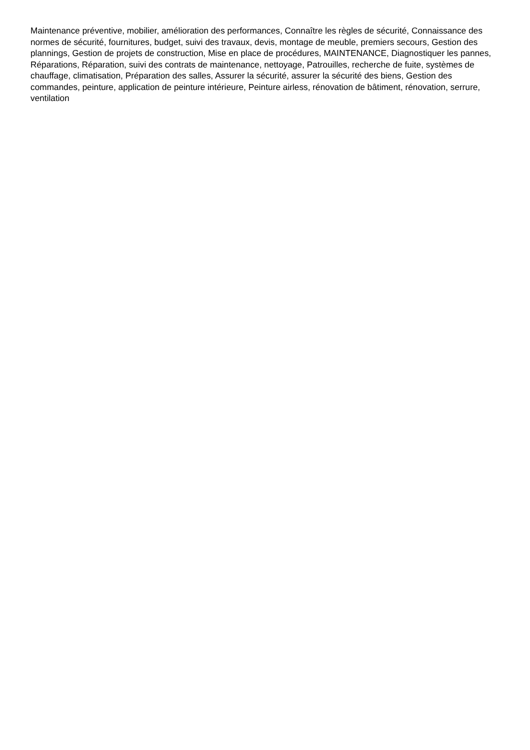Maintenance préventive, mobilier, amélioration des performances, Connaître les règles de sécurité, Connaissance des normes de sécurité, fournitures, budget, suivi des travaux, devis, montage de meuble, premiers secours, Gestion des plannings, Gestion de projets de construction, Mise en place de procédures, MAINTENANCE, Diagnostiquer les pannes, Réparations, Réparation, suivi des contrats de maintenance, nettoyage, Patrouilles, recherche de fuite, systèmes de chauffage, climatisation, Préparation des salles, Assurer la sécurité, assurer la sécurité des biens, Gestion des commandes, peinture, application de peinture intérieure, Peinture airless, rénovation de bâtiment, rénovation, serrure, ventilation